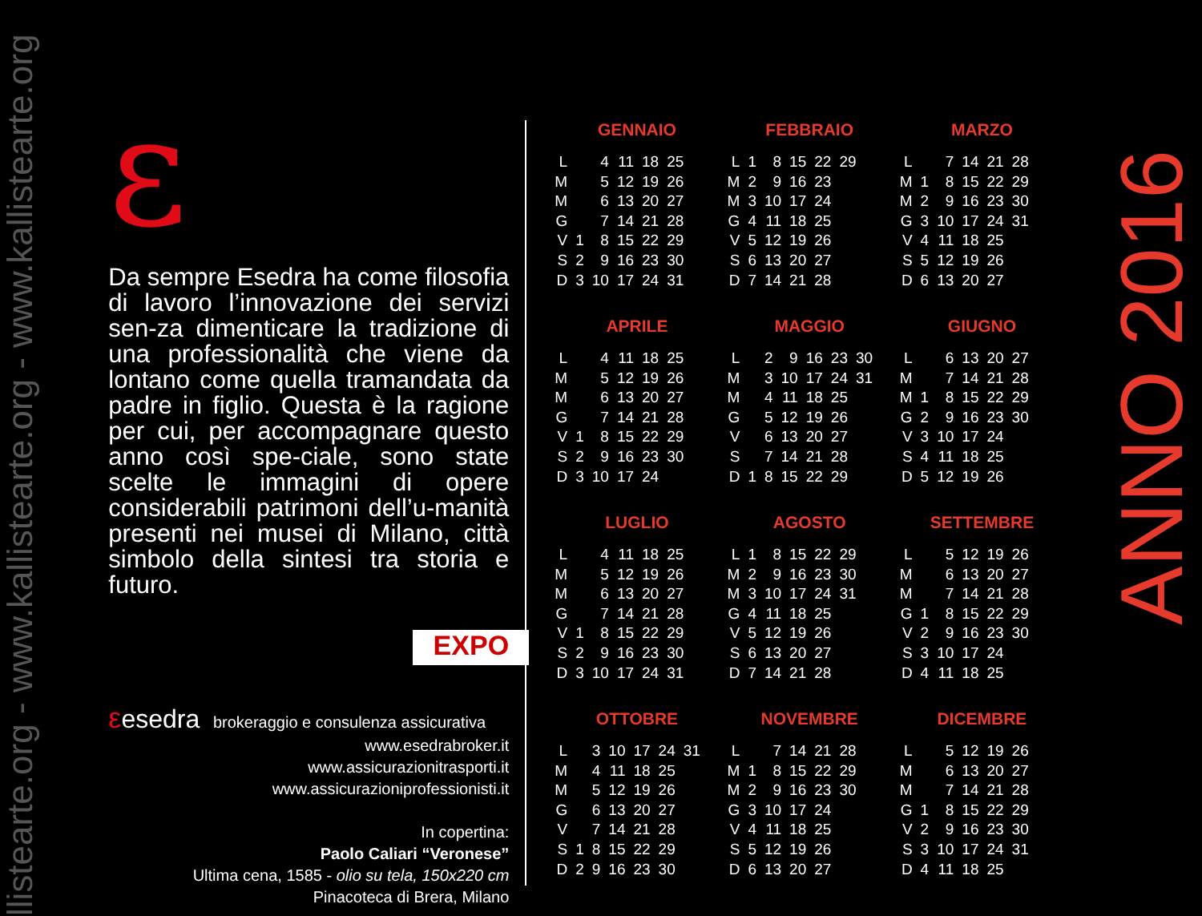llistearte.org - www.kallistearte.org - www.kallistearte.org
ε
Da sempre Esedra ha come filosofia di lavoro l’innovazione dei servizi sen-za dimenticare la tradizione di una professionalità che viene da lontano come quella tramandata da padre in figlio. Questa è la ragione per cui, per accompagnare questo anno così spe-ciale, sono state scelte le immagini di opere considerabili patrimoni dell’u-manità presenti nei musei di Milano, città simbolo della sintesi tra storia e futuro.
EXPO
εesedra brokeraggio e consulenza assicurativa
www.esedrabroker.it
www.assicurazionitrasporti.it
www.assicurazioniprofessionisti.it
In copertina:
Paolo Caliari “Veronese”
Ultima cena, 1585 - olio su tela, 150x220 cm
Pinacoteca di Brera, Milano
GENNAIO
| L | | 4 | 11 | 18 | 25 |
| M | | 5 | 12 | 19 | 26 |
| M | | 6 | 13 | 20 | 27 |
| G | | 7 | 14 | 21 | 28 |
| V | 1 | 8 | 15 | 22 | 29 |
| S | 2 | 9 | 16 | 23 | 30 |
| D | 3 | 10 | 17 | 24 | 31 |
FEBBRAIO
| L | 1 | 8 | 15 | 22 | 29 |
| M | 2 | 9 | 16 | 23 | |
| M | 3 | 10 | 17 | 24 | |
| G | 4 | 11 | 18 | 25 | |
| V | 5 | 12 | 19 | 26 | |
| S | 6 | 13 | 20 | 27 | |
| D | 7 | 14 | 21 | 28 | |
MARZO
| L | | 7 | 14 | 21 | 28 |
| M | 1 | 8 | 15 | 22 | 29 |
| M | 2 | 9 | 16 | 23 | 30 |
| G | 3 | 10 | 17 | 24 | 31 |
| V | 4 | 11 | 18 | 25 | |
| S | 5 | 12 | 19 | 26 | |
| D | 6 | 13 | 20 | 27 | |
APRILE
| L | | 4 | 11 | 18 | 25 |
| M | | 5 | 12 | 19 | 26 |
| M | | 6 | 13 | 20 | 27 |
| G | | 7 | 14 | 21 | 28 |
| V | 1 | 8 | 15 | 22 | 29 |
| S | 2 | 9 | 16 | 23 | 30 |
| D | 3 | 10 | 17 | 24 | |
MAGGIO
| L | | 2 | 9 | 16 | 23 | 30 |
| M | | 3 | 10 | 17 | 24 | 31 |
| M | | 4 | 11 | 18 | 25 | |
| G | | 5 | 12 | 19 | 26 | |
| V | | 6 | 13 | 20 | 27 | |
| S | | 7 | 14 | 21 | 28 | |
| D | 1 | 8 | 15 | 22 | 29 | |
GIUGNO
| L | | 6 | 13 | 20 | 27 |
| M | | 7 | 14 | 21 | 28 |
| M | 1 | 8 | 15 | 22 | 29 |
| G | 2 | 9 | 16 | 23 | 30 |
| V | 3 | 10 | 17 | 24 | |
| S | 4 | 11 | 18 | 25 | |
| D | 5 | 12 | 19 | 26 | |
LUGLIO
| L | | 4 | 11 | 18 | 25 |
| M | | 5 | 12 | 19 | 26 |
| M | | 6 | 13 | 20 | 27 |
| G | | 7 | 14 | 21 | 28 |
| V | 1 | 8 | 15 | 22 | 29 |
| S | 2 | 9 | 16 | 23 | 30 |
| D | 3 | 10 | 17 | 24 | 31 |
AGOSTO
| L | 1 | 8 | 15 | 22 | 29 |
| M | 2 | 9 | 16 | 23 | 30 |
| M | 3 | 10 | 17 | 24 | 31 |
| G | 4 | 11 | 18 | 25 | |
| V | 5 | 12 | 19 | 26 | |
| S | 6 | 13 | 20 | 27 | |
| D | 7 | 14 | 21 | 28 | |
SETTEMBRE
| L | | 5 | 12 | 19 | 26 |
| M | | 6 | 13 | 20 | 27 |
| M | | 7 | 14 | 21 | 28 |
| G | 1 | 8 | 15 | 22 | 29 |
| V | 2 | 9 | 16 | 23 | 30 |
| S | 3 | 10 | 17 | 24 | |
| D | 4 | 11 | 18 | 25 | |
OTTOBRE
| L | | 3 | 10 | 17 | 24 | 31 |
| M | | 4 | 11 | 18 | 25 | |
| M | | 5 | 12 | 19 | 26 | |
| G | | 6 | 13 | 20 | 27 | |
| V | | 7 | 14 | 21 | 28 | |
| S | 1 | 8 | 15 | 22 | 29 | |
| D | 2 | 9 | 16 | 23 | 30 | |
NOVEMBRE
| L | | 7 | 14 | 21 | 28 |
| M | 1 | 8 | 15 | 22 | 29 |
| M | 2 | 9 | 16 | 23 | 30 |
| G | 3 | 10 | 17 | 24 | |
| V | 4 | 11 | 18 | 25 | |
| S | 5 | 12 | 19 | 26 | |
| D | 6 | 13 | 20 | 27 | |
DICEMBRE
| L | | 5 | 12 | 19 | 26 |
| M | | 6 | 13 | 20 | 27 |
| M | | 7 | 14 | 21 | 28 |
| G | 1 | 8 | 15 | 22 | 29 |
| V | 2 | 9 | 16 | 23 | 30 |
| S | 3 | 10 | 17 | 24 | 31 |
| D | 4 | 11 | 18 | 25 | |
ANNO 2016